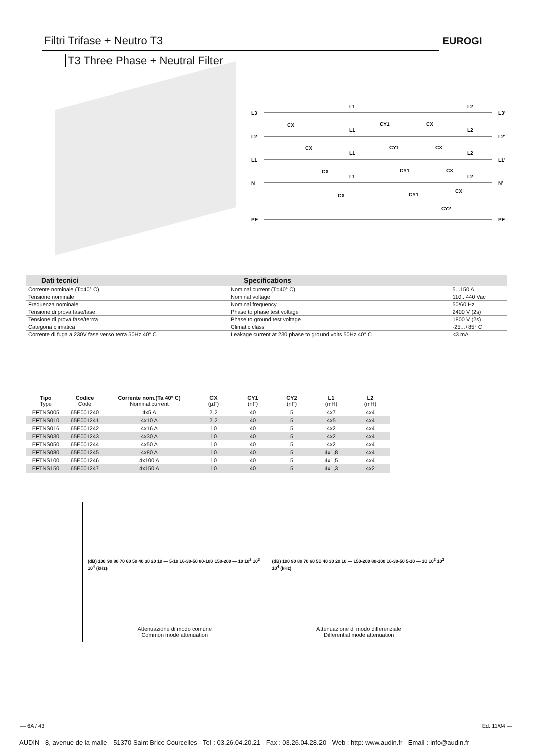Filtri Trifase + Neutro T3
T3 Three Phase + Neutral Filter
EUROGI
L3
L2
L1
N
PE
L3'
L2'
L1'
N'
PE
L1
L1
L1
L1
L2
L2
L2
L2
CX
CX
CX
CX
CY1
CY1
CY1
CY1
CX
CX
CX
CX
CY2
| Dati tecnici | Specifications | |
| --- | --- | --- |
| Corrente nominale (T=40° C) | Nominal current (T=40° C) | 5...150 A |
| Tensione nominale | Nominal voltage | 110...440 Vac |
| Frequenza nominale | Nominal frequency | 50/60 Hz |
| Tensione di prova fase/fase | Phase to phase test voltage | 2400 V (2s) |
| Tensione di prova fase/terrra | Phase to ground test voltage | 1800 V (2s) |
| Categoria climatica | Climatic class | -25...+85° C |
| Corrente di fuga a 230V fase verso terra 50Hz 40° C | Leakage current at 230 phase to ground volts 50Hz 40° C | <3 mA |
| Tipo Type | Codice Code | Corrente nom.(Ta 40° C) Nominal current | CX (µF) | CY1 (nF) | CY2 (nF) | L1 (mH) | L2 (mH) |
| --- | --- | --- | --- | --- | --- | --- | --- |
| EFTNS005 | 65E001240 | 4x5 A | 2,2 | 40 | 5 | 4x7 | 4x4 |
| EFTNS010 | 65E001241 | 4x10 A | 2,2 | 40 | 5 | 4x5 | 4x4 |
| EFTNS016 | 65E001242 | 4x16 A | 10 | 40 | 5 | 4x2 | 4x4 |
| EFTNS030 | 65E001243 | 4x30 A | 10 | 40 | 5 | 4x2 | 4x4 |
| EFTNS050 | 65E001244 | 4x50 A | 10 | 40 | 5 | 4x2 | 4x4 |
| EFTNS080 | 65E001245 | 4x80 A | 10 | 40 | 5 | 4x1,8 | 4x4 |
| EFTNS100 | 65E001246 | 4x100 A | 10 | 40 | 5 | 4x1,5 | 4x4 |
| EFTNS150 | 65E001247 | 4x150 A | 10 | 40 | 5 | 4x1,3 | 4x2 |
(dB) 100 90 80 70 60 50 40 30 20 10 — 5-10 16-30-50 80-100 150-200 — 10 10<sup>2</sup> 10<sup>3</sup> 10<sup>4</sup> (kHz)
Attenuazione di modo comune
Common mode attenuation
(dB) 100 90 80 70 60 50 40 30 20 10 — 150-200 80-100 16-30-50 5-10 — 10 10<sup>2</sup> 10<sup>3</sup> 10<sup>4</sup> (kHz)
Attenuazione di modo differenziale
Differential mode attenuation
— 6A / 43 Ed. 11/04 —
AUDIN - 8, avenue de la malle - 51370 Saint Brice Courcelles - Tel : 03.26.04.20.21 - Fax : 03.26.04.28.20 - Web : http: www.audin.fr - Email : info@audin.fr